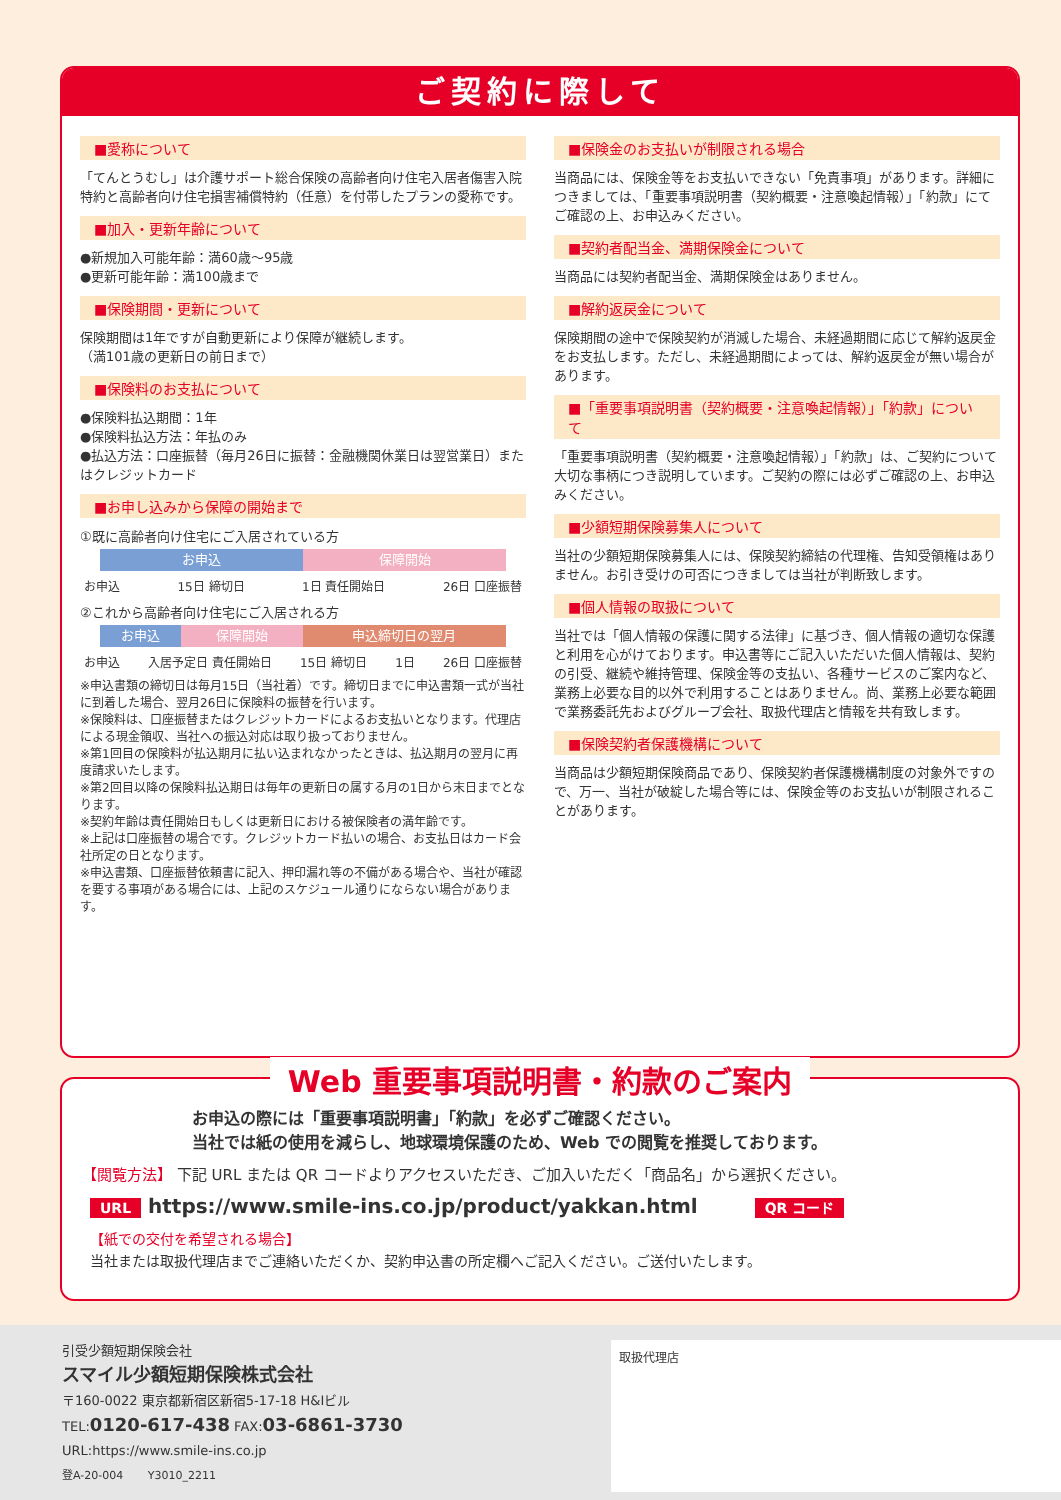ご契約に際して
■愛称について
「てんとうむし」は介護サポート総合保険の高齢者向け住宅入居者傷害入院特約と高齢者向け住宅損害補償特約（任意）を付帯したプランの愛称です。
■加入・更新年齢について
●新規加入可能年齢：満60歳〜95歳
●更新可能年齢：満100歳まで
■保険期間・更新について
保険期間は1年ですが自動更新により保障が継続します。
（満101歳の更新日の前日まで）
■保険料のお支払について
●保険料払込期間：1年
●保険料払込方法：年払のみ
●払込方法：口座振替（毎月26日に振替：金融機関休業日は翌営業日）またはクレジットカード
■お申し込みから保障の開始まで
①既に高齢者向け住宅にご入居されている方
お申込 保障開始
お申込 15日 締切日 1日 責任開始日 26日 口座振替
②これから高齢者向け住宅にご入居される方
お申込 保障開始 申込締切日の翌月
お申込 入居予定日 責任開始日 15日 締切日 1日 26日 口座振替
※申込書類の締切日は毎月15日（当社着）です。締切日までに申込書類一式が当社に到着した場合、翌月26日に保険料の振替を行います。
※保険料は、口座振替またはクレジットカードによるお支払いとなります。代理店による現金領収、当社への振込対応は取り扱っておりません。
※第1回目の保険料が払込期月に払い込まれなかったときは、払込期月の翌月に再度請求いたします。
※第2回目以降の保険料払込期日は毎年の更新日の属する月の1日から末日までとなります。
※契約年齢は責任開始日もしくは更新日における被保険者の満年齢です。
※上記は口座振替の場合です。クレジットカード払いの場合、お支払日はカード会社所定の日となります。
※申込書類、口座振替依頼書に記入、押印漏れ等の不備がある場合や、当社が確認を要する事項がある場合には、上記のスケジュール通りにならない場合があります。
■保険金のお支払いが制限される場合
当商品には、保険金等をお支払いできない「免責事項」があります。詳細につきましては、「重要事項説明書（契約概要・注意喚起情報）」「約款」にてご確認の上、お申込みください。
■契約者配当金、満期保険金について
当商品には契約者配当金、満期保険金はありません。
■解約返戻金について
保険期間の途中で保険契約が消滅した場合、未経過期間に応じて解約返戻金をお支払します。ただし、未経過期間によっては、解約返戻金が無い場合があります。
■「重要事項説明書（契約概要・注意喚起情報）」「約款」について
「重要事項説明書（契約概要・注意喚起情報）」「約款」は、ご契約について大切な事柄につき説明しています。ご契約の際には必ずご確認の上、お申込みください。
■少額短期保険募集人について
当社の少額短期保険募集人には、保険契約締結の代理権、告知受領権はありません。お引き受けの可否につきましては当社が判断致します。
■個人情報の取扱について
当社では「個人情報の保護に関する法律」に基づき、個人情報の適切な保護と利用を心がけております。申込書等にご記入いただいた個人情報は、契約の引受、継続や維持管理、保険金等の支払い、各種サービスのご案内など、業務上必要な目的以外で利用することはありません。尚、業務上必要な範囲で業務委託先およびグループ会社、取扱代理店と情報を共有致します。
■保険契約者保護機構について
当商品は少額短期保険商品であり、保険契約者保護機構制度の対象外ですので、万一、当社が破綻した場合等には、保険金等のお支払いが制限されることがあります。
Web 重要事項説明書・約款のご案内
お申込の際には「重要事項説明書」「約款」を必ずご確認ください。
当社では紙の使用を減らし、地球環境保護のため、Web での閲覧を推奨しております。
【閲覧方法】 下記 URL または QR コードよりアクセスいただき、ご加入いただく「商品名」から選択ください。
URL https://www.smile-ins.co.jp/product/yakkan.html QR コード
【紙での交付を希望される場合】
当社または取扱代理店までご連絡いただくか、契約申込書の所定欄へご記入ください。ご送付いたします。
引受少額短期保険会社
スマイル少額短期保険株式会社
〒160-0022 東京都新宿区新宿5-17-18 H&Iビル
TEL:0120-617-438 FAX:03-6861-3730
URL:https://www.smile-ins.co.jp
登A-20-004 Y3010_2211
取扱代理店